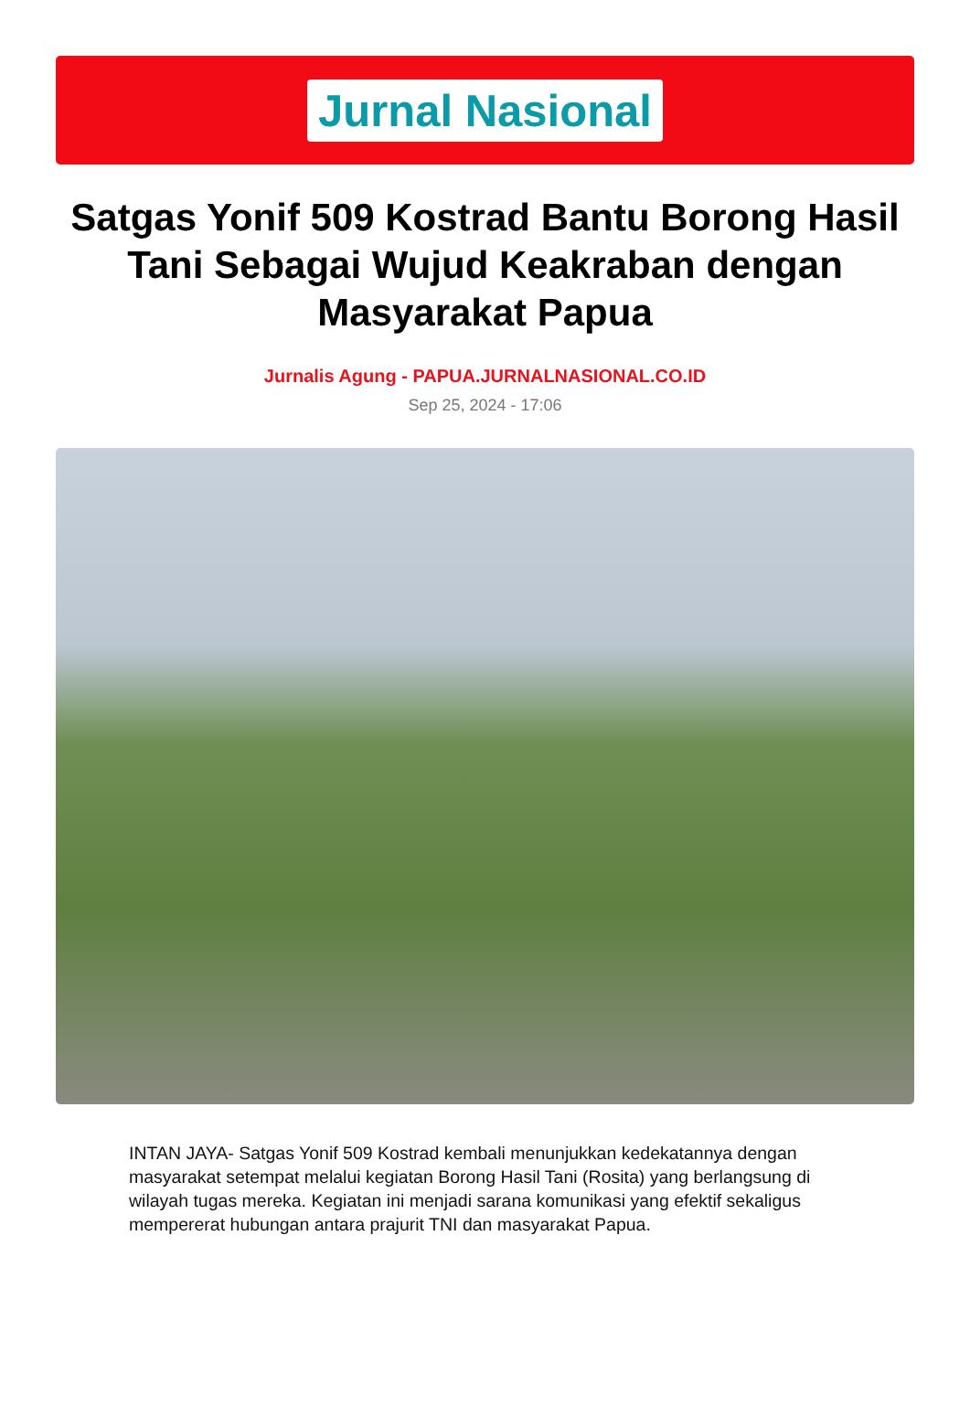Jurnal Nasional
Satgas Yonif 509 Kostrad Bantu Borong Hasil Tani Sebagai Wujud Keakraban dengan Masyarakat Papua
Jurnalis Agung - PAPUA.JURNALNASIONAL.CO.ID
Sep 25, 2024 - 17:06
INTAN JAYA- Satgas Yonif 509 Kostrad kembali menunjukkan kedekatannya dengan masyarakat setempat melalui kegiatan Borong Hasil Tani (Rosita) yang berlangsung di wilayah tugas mereka. Kegiatan ini menjadi sarana komunikasi yang efektif sekaligus mempererat hubungan antara prajurit TNI dan masyarakat Papua.